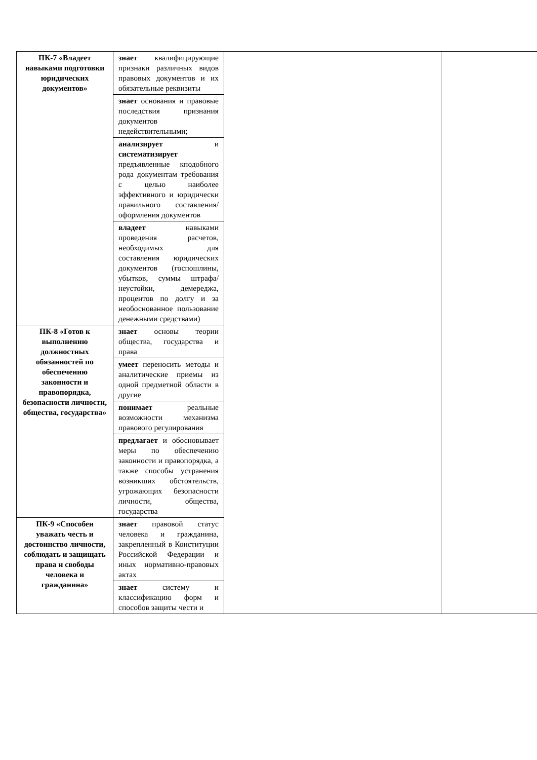| ПК-7 «Владеет навыками подготовки юридических документов» | знает квалифицирующие признаки различных видов правовых документов и их обязательные реквизиты | | |
| | знает основания и правовые последствия признания документов недействительными; | | |
| | анализирует и систематизирует предъявленные кподобного рода документам требования с целью наиболее эффективного и юридически правильного составления/оформления документов | | |
| | владеет навыками проведения расчетов, необходимых для составления юридических документов (госпошлины, убытков, суммы штрафа/неустойки, демереджа, процентов по долгу и за необоснованное пользование денежными средствами) | | |
| ПК-8 «Готов к выполнению должностных обязанностей по обеспечению законности и правопорядка, безопасности личности, общества, государства» | знает основы теории общества, государства и права | | |
| | умеет переносить методы и аналитические приемы из одной предметной области в другие | | |
| | понимает реальные возможности механизма правового регулирования | | |
| | предлагает и обосновывает меры по обеспечению законности и правопорядка, а также способы устранения возникших обстоятельств, угрожающих безопасности личности, общества, государства | | |
| ПК-9 «Способен уважать честь и достоинство личности, соблюдать и защищать права и свободы человека и гражданина» | знает правовой статус человека и гражданина, закрепленный в Конституции Российской Федерации и иных нормативно-правовых актах | | |
| | знает систему и классификацию форм и способов защиты чести и | | |